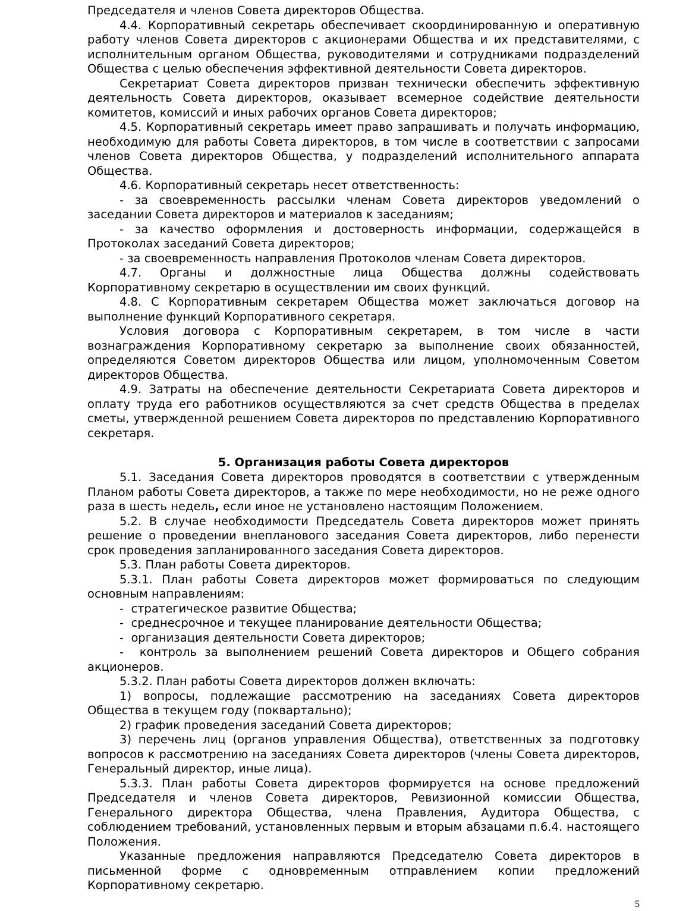Председателя и членов Совета директоров Общества.
4.4. Корпоративный секретарь обеспечивает скоординированную и оперативную работу членов Совета директоров с акционерами Общества и их представителями, с исполнительным органом Общества, руководителями и сотрудниками подразделений Общества с целью обеспечения эффективной деятельности Совета директоров.
Секретариат Совета директоров призван технически обеспечить эффективную деятельность Совета директоров, оказывает всемерное содействие деятельности комитетов, комиссий и иных рабочих органов Совета директоров;
4.5. Корпоративный секретарь имеет право запрашивать и получать информацию, необходимую для работы Совета директоров, в том числе в соответствии с запросами членов Совета директоров Общества, у подразделений исполнительного аппарата Общества.
4.6. Корпоративный секретарь несет ответственность:
- за своевременность рассылки членам Совета директоров уведомлений о заседании Совета директоров и материалов к заседаниям;
- за качество оформления и достоверность информации, содержащейся в Протоколах заседаний Совета директоров;
- за своевременность направления Протоколов членам Совета директоров.
4.7. Органы и должностные лица Общества должны содействовать Корпоративному секретарю в осуществлении им своих функций.
4.8. С Корпоративным секретарем Общества может заключаться договор на выполнение функций Корпоративного секретаря.
Условия договора с Корпоративным секретарем, в том числе в части вознаграждения Корпоративному секретарю за выполнение своих обязанностей, определяются Советом директоров Общества или лицом, уполномоченным Советом директоров Общества.
4.9. Затраты на обеспечение деятельности Секретариата Совета директоров и оплату труда его работников осуществляются за счет средств Общества в пределах сметы, утвержденной решением Совета директоров по представлению Корпоративного секретаря.
5. Организация работы Совета директоров
5.1. Заседания Совета директоров проводятся в соответствии с утвержденным Планом работы Совета директоров, а также по мере необходимости, но не реже одного раза в шесть недель, если иное не установлено настоящим Положением.
5.2. В случае необходимости Председатель Совета директоров может принять решение о проведении внепланового заседания Совета директоров, либо перенести срок проведения запланированного заседания Совета директоров.
5.3. План работы Совета директоров.
5.3.1. План работы Совета директоров может формироваться по следующим основным направлениям:
- стратегическое развитие Общества;
- среднесрочное и текущее планирование деятельности Общества;
- организация деятельности Совета директоров;
- контроль за выполнением решений Совета директоров и Общего собрания акционеров.
5.3.2. План работы Совета директоров должен включать:
1) вопросы, подлежащие рассмотрению на заседаниях Совета директоров Общества в текущем году (поквартально);
2) график проведения заседаний Совета директоров;
3) перечень лиц (органов управления Общества), ответственных за подготовку вопросов к рассмотрению на заседаниях Совета директоров (члены Совета директоров, Генеральный директор, иные лица).
5.3.3. План работы Совета директоров формируется на основе предложений Председателя и членов Совета директоров, Ревизионной комиссии Общества, Генерального директора Общества, члена Правления, Аудитора Общества, с соблюдением требований, установленных первым и вторым абзацами п.6.4. настоящего Положения.
Указанные предложения направляются Председателю Совета директоров в письменной форме с одновременным отправлением копии предложений Корпоративному секретарю.
5